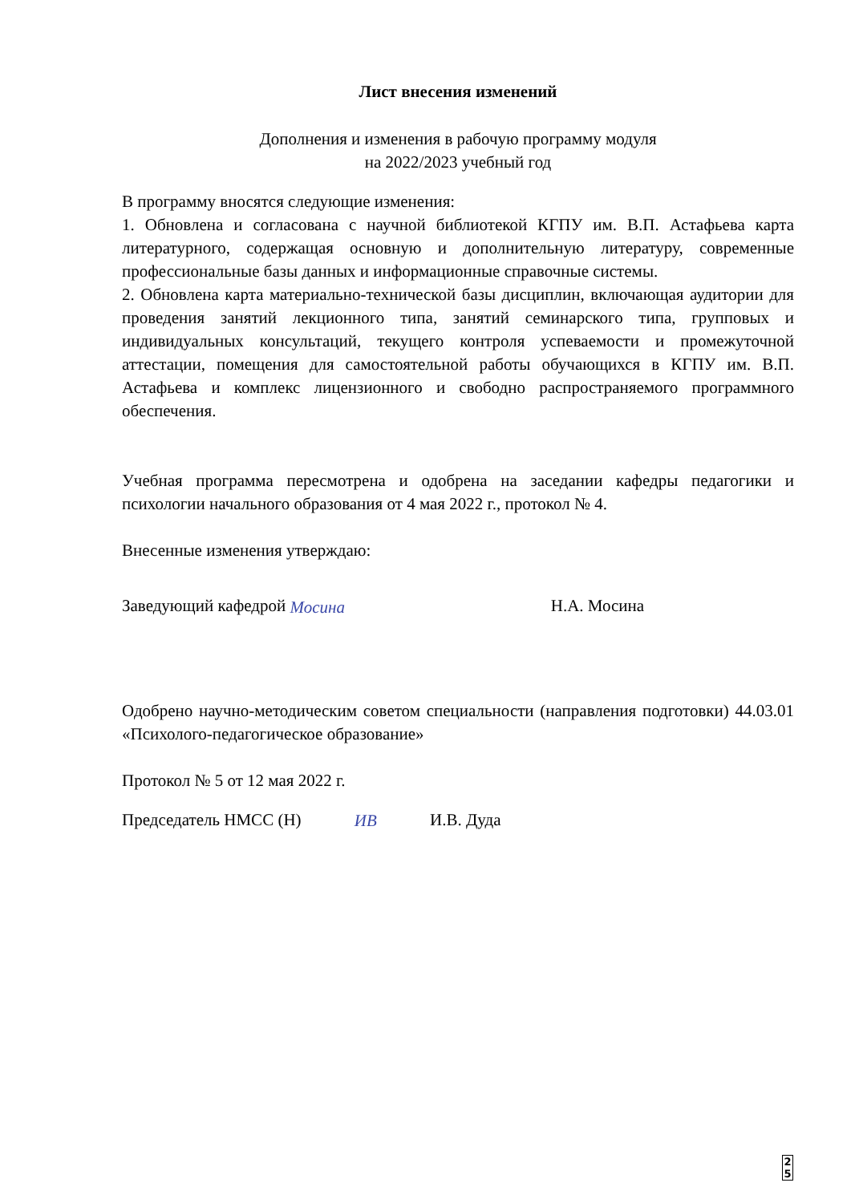Лист внесения изменений
Дополнения и изменения в рабочую программу модуля
на 2022/2023 учебный год
В программу вносятся следующие изменения:
1. Обновлена и согласована с научной библиотекой КГПУ им. В.П. Астафьева карта литературного, содержащая основную и дополнительную литературу, современные профессиональные базы данных и информационные справочные системы.
2. Обновлена карта материально-технической базы дисциплин, включающая аудитории для проведения занятий лекционного типа, занятий семинарского типа, групповых и индивидуальных консультаций, текущего контроля успеваемости и промежуточной аттестации, помещения для самостоятельной работы обучающихся в КГПУ им. В.П. Астафьева и комплекс лицензионного и свободно распространяемого программного обеспечения.
Учебная программа пересмотрена и одобрена на заседании кафедры педагогики и психологии начального образования от 4 мая 2022 г., протокол № 4.
Внесенные изменения утверждаю:
Заведующий кафедрой Мосина Н.А. Мосина
Одобрено научно-методическим советом специальности (направления подготовки) 44.03.01 «Психолого-педагогическое образование»
Протокол № 5 от 12 мая 2022 г.
Председатель НМСС (Н) ИВ И.В. Дуда
2
5